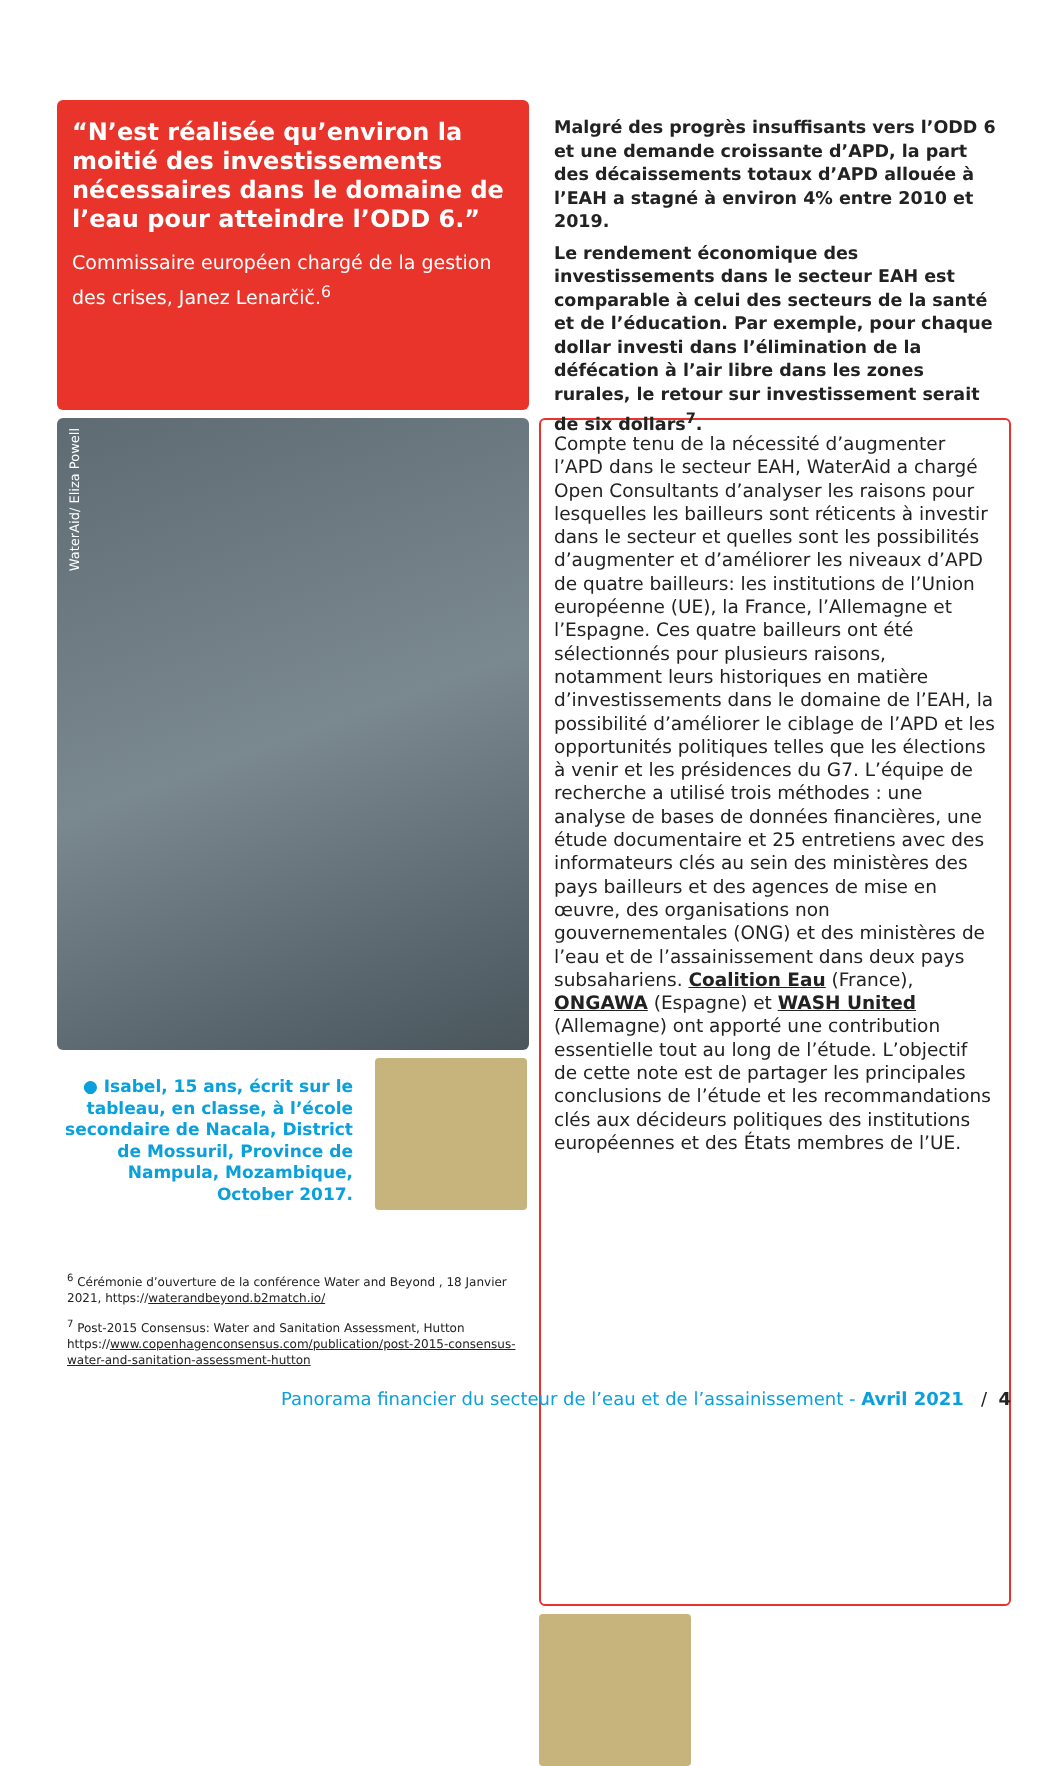“N’est réalisée qu’environ la moitié des investissements nécessaires dans le domaine de l’eau pour atteindre l’ODD 6.”
Commissaire européen chargé de la gestion des crises, Janez Lenarčič.<sup>6</sup>
WaterAid/ Eliza Powell
● Isabel, 15 ans, écrit sur le tableau, en classe, à l’école secondaire de Nacala, District de Mossuril, Province de Nampula, Mozambique, October 2017.
<sup>6</sup> Cérémonie d’ouverture de la conférence Water and Beyond , 18 Janvier 2021, https://waterandbeyond.b2match.io/
<sup>7</sup> Post-2015 Consensus: Water and Sanitation Assessment, Hutton https://www.copenhagenconsensus.com/publication/post-2015-consensus-water-and-sanitation-assessment-hutton
Malgré des progrès insuffisants vers l’ODD 6 et une demande croissante d’APD, la part des décaissements totaux d’APD allouée à l’EAH a stagné à environ 4% entre 2010 et 2019.
Le rendement économique des investissements dans le secteur EAH est comparable à celui des secteurs de la santé et de l’éducation. Par exemple, pour chaque dollar investi dans l’élimination de la défécation à l’air libre dans les zones rurales, le retour sur investissement serait de six dollars<sup>7</sup>.
Compte tenu de la nécessité d’augmenter l’APD dans le secteur EAH, WaterAid a chargé Open Consultants d’analyser les raisons pour lesquelles les bailleurs sont réticents à investir dans le secteur et quelles sont les possibilités d’augmenter et d’améliorer les niveaux d’APD de quatre bailleurs: les institutions de l’Union européenne (UE), la France, l’Allemagne et l’Espagne. Ces quatre bailleurs ont été sélectionnés pour plusieurs raisons, notamment leurs historiques en matière d’investissements dans le domaine de l’EAH, la possibilité d’améliorer le ciblage de l’APD et les opportunités politiques telles que les élections à venir et les présidences du G7. L’équipe de recherche a utilisé trois méthodes : une analyse de bases de données financières, une étude documentaire et 25 entretiens avec des informateurs clés au sein des ministères des pays bailleurs et des agences de mise en œuvre, des organisations non gouvernementales (ONG) et des ministères de l’eau et de l’assainissement dans deux pays subsahariens. Coalition Eau (France), ONGAWA (Espagne) et WASH United (Allemagne) ont apporté une contribution essentielle tout au long de l’étude. L’objectif de cette note est de partager les principales conclusions de l’étude et les recommandations clés aux décideurs politiques des institutions européennes et des États membres de l’UE.
Panorama financier du secteur de l’eau et de l’assainissement - Avril 2021 / 4